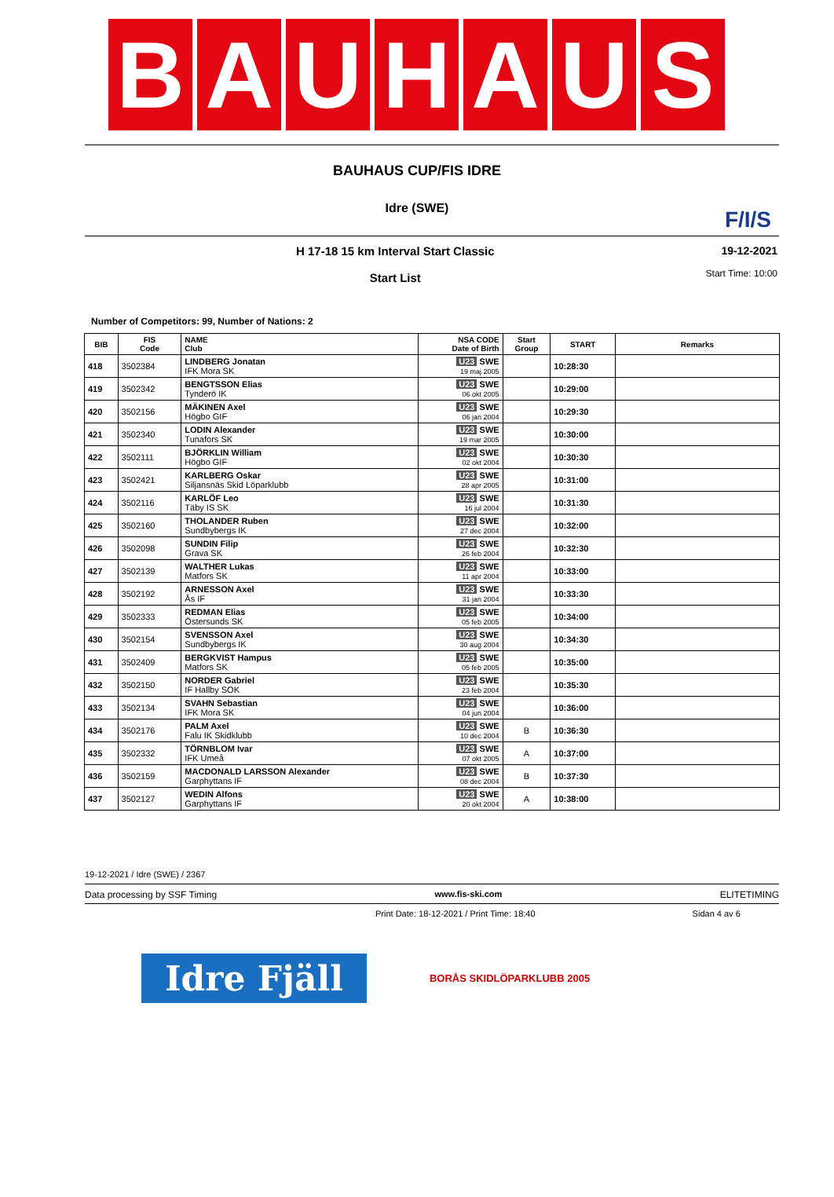B A U H A U S
BAUHAUS CUP/FIS IDRE
Idre (SWE)
F/I/S
H 17-18 15 km Interval Start Classic
Start List
19-12-2021
Start Time: 10:00
Number of Competitors: 99, Number of Nations: 2
| BIB | FIS Code | NAME Club | NSA CODE Date of Birth | Start Group | START | Remarks |
| --- | --- | --- | --- | --- | --- | --- |
| 418 | 3502384 | LINDBERG Jonatan IFK Mora SK | U23 SWE 19 maj 2005 | | 10:28:30 | |
| 419 | 3502342 | BENGTSSON Elias Tynderö IK | U23 SWE 06 okt 2005 | | 10:29:00 | |
| 420 | 3502156 | MÄKINEN Axel Högbo GIF | U23 SWE 06 jan 2004 | | 10:29:30 | |
| 421 | 3502340 | LODIN Alexander Tunafors SK | U23 SWE 19 mar 2005 | | 10:30:00 | |
| 422 | 3502111 | BJÖRKLIN William Högbo GIF | U23 SWE 02 okt 2004 | | 10:30:30 | |
| 423 | 3502421 | KARLBERG Oskar Siljansnäs Skid Löparklubb | U23 SWE 28 apr 2005 | | 10:31:00 | |
| 424 | 3502116 | KARLÖF Leo Täby IS SK | U23 SWE 16 jul 2004 | | 10:31:30 | |
| 425 | 3502160 | THOLANDER Ruben Sundbybergs IK | U23 SWE 27 dec 2004 | | 10:32:00 | |
| 426 | 3502098 | SUNDIN Filip Grava SK | U23 SWE 26 feb 2004 | | 10:32:30 | |
| 427 | 3502139 | WALTHER Lukas Matfors SK | U23 SWE 11 apr 2004 | | 10:33:00 | |
| 428 | 3502192 | ARNESSON Axel Ås IF | U23 SWE 31 jan 2004 | | 10:33:30 | |
| 429 | 3502333 | REDMAN Elias Östersunds SK | U23 SWE 05 feb 2005 | | 10:34:00 | |
| 430 | 3502154 | SVENSSON Axel Sundbybergs IK | U23 SWE 30 aug 2004 | | 10:34:30 | |
| 431 | 3502409 | BERGKVIST Hampus Matfors SK | U23 SWE 05 feb 2005 | | 10:35:00 | |
| 432 | 3502150 | NORDER Gabriel IF Hallby SOK | U23 SWE 23 feb 2004 | | 10:35:30 | |
| 433 | 3502134 | SVAHN Sebastian IFK Mora SK | U23 SWE 04 jun 2004 | | 10:36:00 | |
| 434 | 3502176 | PALM Axel Falu IK Skidklubb | U23 SWE 10 dec 2004 | B | 10:36:30 | |
| 435 | 3502332 | TÖRNBLOM Ivar IFK Umeå | U23 SWE 07 okt 2005 | A | 10:37:00 | |
| 436 | 3502159 | MACDONALD LARSSON Alexander Garphyttans IF | U23 SWE 08 dec 2004 | B | 10:37:30 | |
| 437 | 3502127 | WEDIN Alfons Garphyttans IF | U23 SWE 20 okt 2004 | A | 10:38:00 | |
19-12-2021 / Idre (SWE) / 2367
Data processing by SSF Timing www.fis-ski.com ELITETIMING
Print Date: 18-12-2021 / Print Time: 18:40 Sidan 4 av 6
Idre Fjäll
BORÅS SKIDLÖPARKLUBB 2005